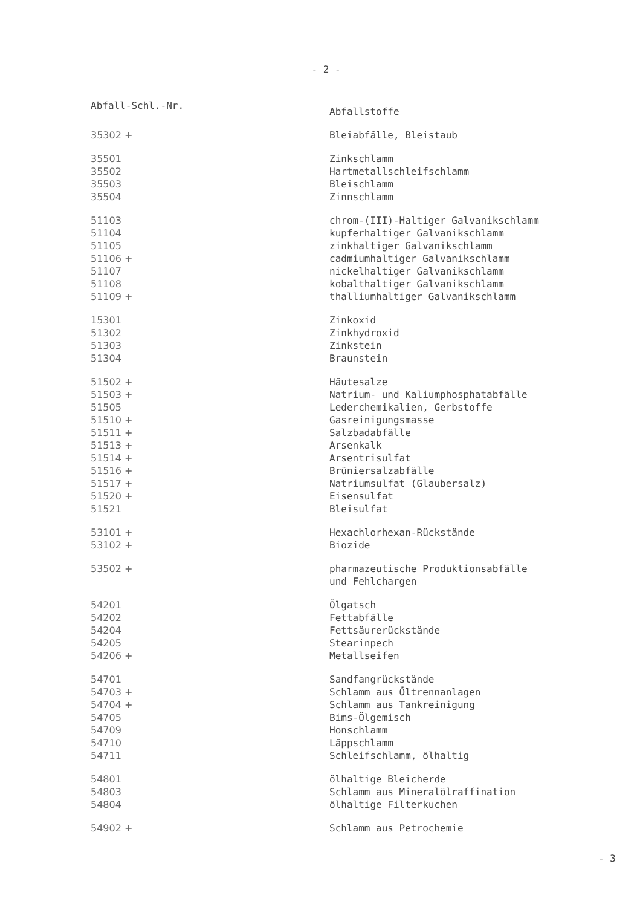- 2 -
| Abfall-Schl.-Nr. | Abfallstoffe |
| --- | --- |
| 35302 + | Bleiabfälle, Bleistaub |
| 35501 | Zinkschlamm |
| 35502 | Hartmetallschleifschlamm |
| 35503 | Bleischlamm |
| 35504 | Zinnschlamm |
| 51103 | chrom-(III)-Haltiger Galvanikschlamm |
| 51104 | kupferhaltiger Galvanikschlamm |
| 51105 | zinkhaltiger Galvanikschlamm |
| 51106 + | cadmiumhaltiger Galvanikschlamm |
| 51107 | nickelhaltiger Galvanikschlamm |
| 51108 | kobalthaltiger Galvanikschlamm |
| 51109 + | thalliumhaltiger Galvanikschlamm |
| 15301 | Zinkoxid |
| 51302 | Zinkhydroxid |
| 51303 | Zinkstein |
| 51304 | Braunstein |
| 51502 + | Häutesalze |
| 51503 + | Natrium- und Kaliumphosphatabfälle |
| 51505 | Lederchemikalien, Gerbstoffe |
| 51510 + | Gasreinigungsmasse |
| 51511 + | Salzbadabfälle |
| 51513 + | Arsenkalk |
| 51514 + | Arsentrisulfat |
| 51516 + | Brüniersalzabfälle |
| 51517 + | Natriumsulfat (Glaubersalz) |
| 51520 + | Eisensulfat |
| 51521 | Bleisulfat |
| 53101 + | Hexachlorhexan-Rückstände |
| 53102 + | Biozide |
| 53502 + | pharmazeutische Produktionsabfälle und Fehlchargen |
| 54201 | Ölgatsch |
| 54202 | Fettabfälle |
| 54204 | Fettsäurerückstände |
| 54205 | Stearinpech |
| 54206 + | Metallseifen |
| 54701 | Sandfangrückstände |
| 54703 + | Schlamm aus Öltrennanlagen |
| 54704 + | Schlamm aus Tankreinigung |
| 54705 | Bims-Ölgemisch |
| 54709 | Honschlamm |
| 54710 | Läppschlamm |
| 54711 | Schleifschlamm, ölhaltig |
| 54801 | ölhaltige Bleicherde |
| 54803 | Schlamm aus Mineralölraffination |
| 54804 | ölhaltige Filterkuchen |
| 54902 + | Schlamm aus Petrochemie |
- 3